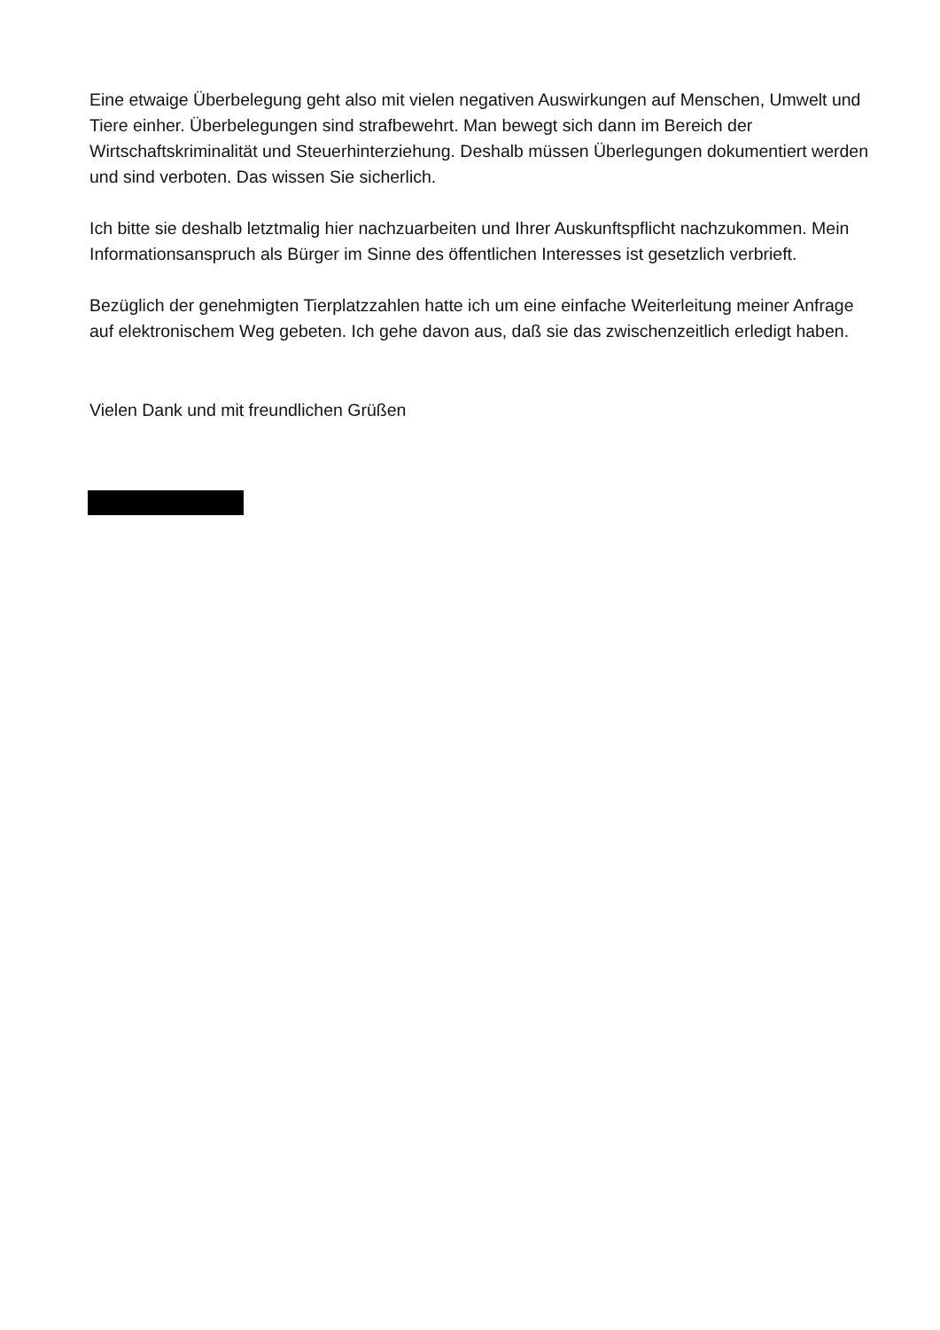Eine etwaige Überbelegung geht also mit vielen negativen Auswirkungen auf Menschen, Umwelt und Tiere einher. Überbelegungen sind strafbewehrt. Man bewegt sich dann im Bereich der Wirtschaftskriminalität und Steuerhinterziehung. Deshalb müssen Überlegungen dokumentiert werden und sind verboten. Das wissen Sie sicherlich.
Ich bitte sie deshalb letztmalig hier nachzuarbeiten und Ihrer Auskunftspflicht nachzukommen. Mein Informationsanspruch als Bürger im Sinne des öffentlichen Interesses ist gesetzlich verbrieft.
Bezüglich der genehmigten Tierplatzzahlen hatte ich um eine einfache Weiterleitung meiner Anfrage auf elektronischem Weg gebeten. Ich gehe davon aus, daß sie das zwischenzeitlich erledigt haben.
Vielen Dank und mit freundlichen Grüßen